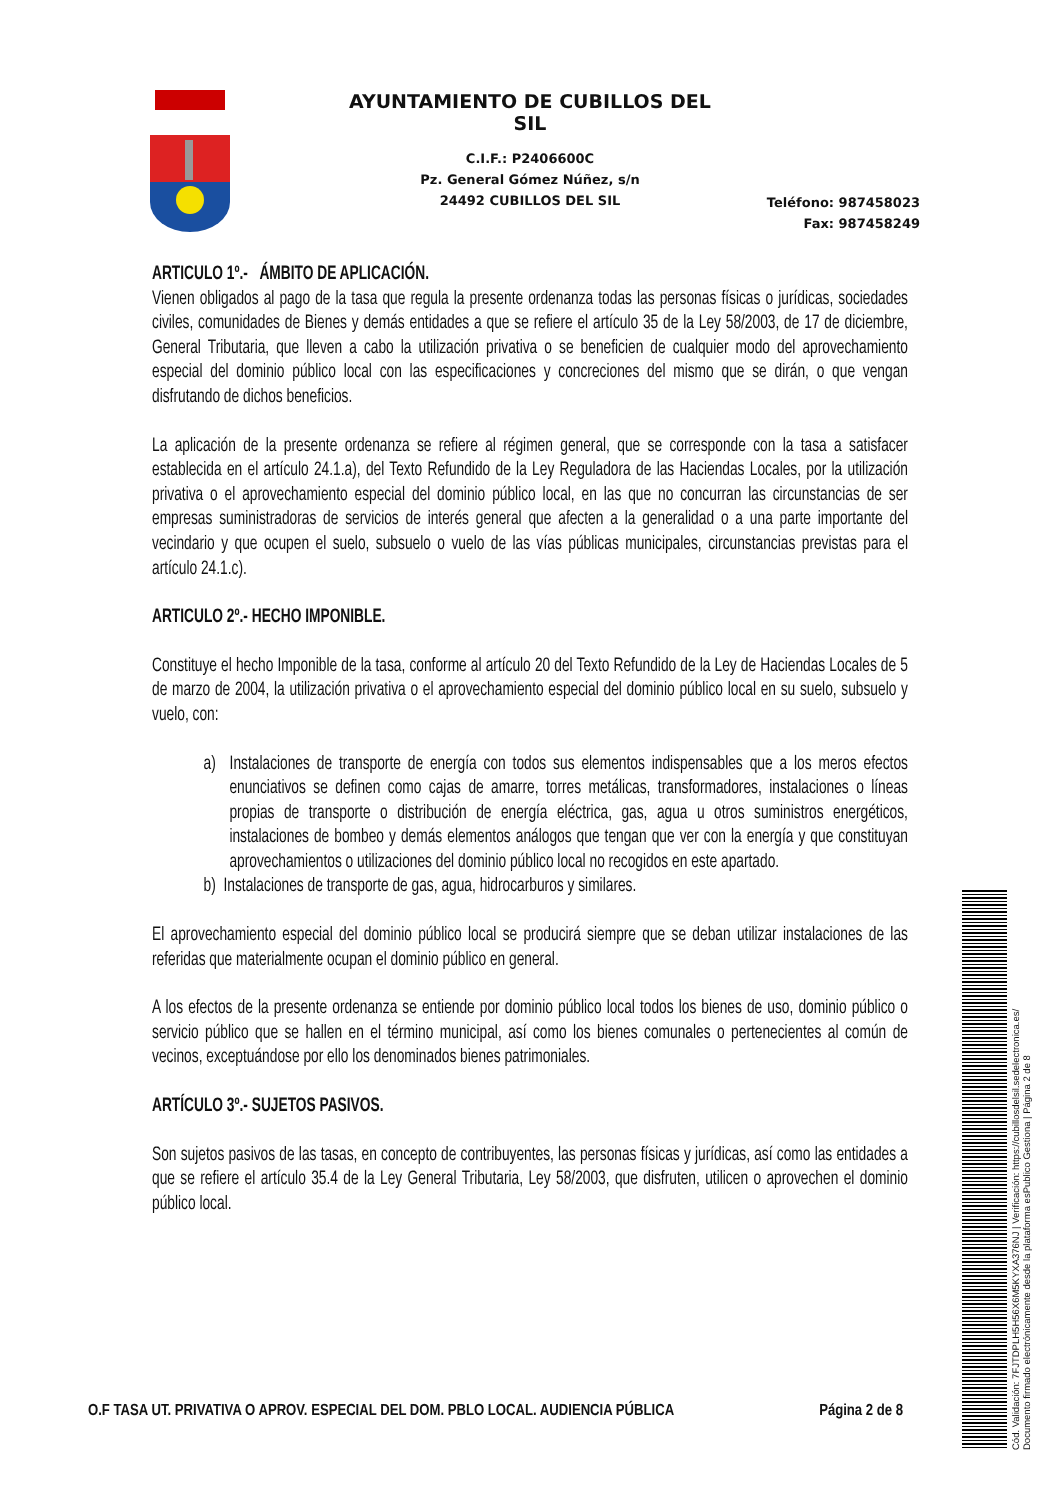AYUNTAMIENTO DE CUBILLOS DEL SIL
C.I.F.: P2406600C
Pz. General Gómez Núñez, s/n
24492 CUBILLOS DEL SIL
Teléfono: 987458023
Fax: 987458249
ARTICULO 1º.- ÁMBITO DE APLICACIÓN.
Vienen obligados al pago de la tasa que regula la presente ordenanza todas las personas físicas o jurídicas, sociedades civiles, comunidades de Bienes y demás entidades a que se refiere el artículo 35 de la Ley 58/2003, de 17 de diciembre, General Tributaria, que lleven a cabo la utilización privativa o se beneficien de cualquier modo del aprovechamiento especial del dominio público local con las especificaciones y concreciones del mismo que se dirán, o que vengan disfrutando de dichos beneficios.
La aplicación de la presente ordenanza se refiere al régimen general, que se corresponde con la tasa a satisfacer establecida en el artículo 24.1.a), del Texto Refundido de la Ley Reguladora de las Haciendas Locales, por la utilización privativa o el aprovechamiento especial del dominio público local, en las que no concurran las circunstancias de ser empresas suministradoras de servicios de interés general que afecten a la generalidad o a una parte importante del vecindario y que ocupen el suelo, subsuelo o vuelo de las vías públicas municipales, circunstancias previstas para el artículo 24.1.c).
ARTICULO 2º.- HECHO IMPONIBLE.
Constituye el hecho Imponible de la tasa, conforme al artículo 20 del Texto Refundido de la Ley de Haciendas Locales de 5 de marzo de 2004, la utilización privativa o el aprovechamiento especial del dominio público local en su suelo, subsuelo y vuelo, con:
a) Instalaciones de transporte de energía con todos sus elementos indispensables que a los meros efectos enunciativos se definen como cajas de amarre, torres metálicas, transformadores, instalaciones o líneas propias de transporte o distribución de energía eléctrica, gas, agua u otros suministros energéticos, instalaciones de bombeo y demás elementos análogos que tengan que ver con la energía y que constituyan aprovechamientos o utilizaciones del dominio público local no recogidos en este apartado.
b) Instalaciones de transporte de gas, agua, hidrocarburos y similares.
El aprovechamiento especial del dominio público local se producirá siempre que se deban utilizar instalaciones de las referidas que materialmente ocupan el dominio público en general.
A los efectos de la presente ordenanza se entiende por dominio público local todos los bienes de uso, dominio público o servicio público que se hallen en el término municipal, así como los bienes comunales o pertenecientes al común de vecinos, exceptuándose por ello los denominados bienes patrimoniales.
ARTÍCULO 3º.- SUJETOS PASIVOS.
Son sujetos pasivos de las tasas, en concepto de contribuyentes, las personas físicas y jurídicas, así como las entidades a que se refiere el artículo 35.4 de la Ley General Tributaria, Ley 58/2003, que disfruten, utilicen o aprovechen el dominio público local.
O.F TASA UT. PRIVATIVA O APROV. ESPECIAL DEL DOM. PBLO LOCAL. AUDIENCIA PÚBLICA Página 2 de 8
Cód. Validación: 7FJTDPLH5H56X6M5KYXA376NJ | Verificación: https://cubillosdelsil.sedelectronica.es/
Documento firmado electrónicamente desde la plataforma esPublico Gestiona | Página 2 de 8